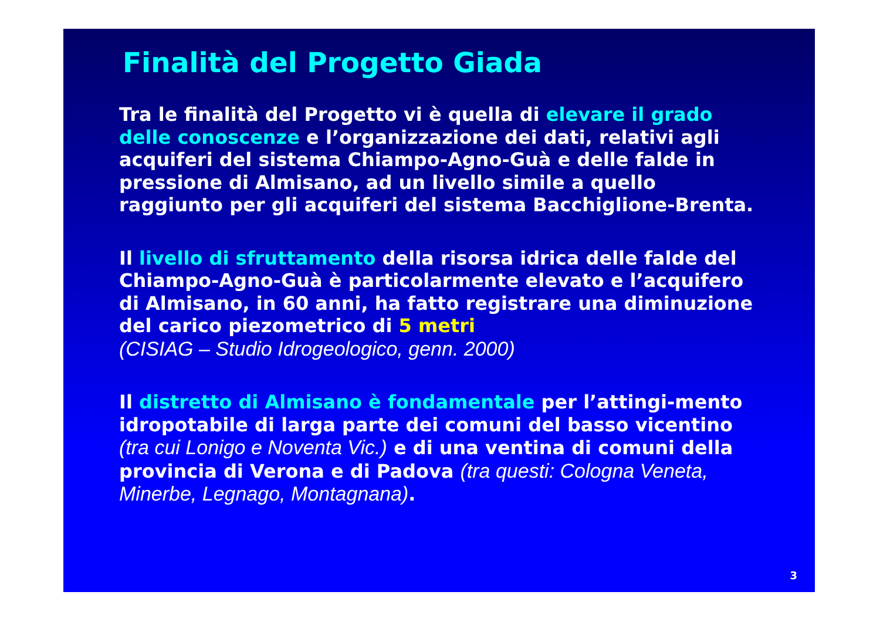Finalità del Progetto Giada
Tra le finalità del Progetto vi è quella di elevare il grado delle conoscenze e l’organizzazione dei dati, relativi agli acquiferi del sistema Chiampo-Agno-Guà e delle falde in pressione di Almisano, ad un livello simile a quello raggiunto per gli acquiferi del sistema Bacchiglione-Brenta.
Il livello di sfruttamento della risorsa idrica delle falde del Chiampo-Agno-Guà è particolarmente elevato e l’acquifero di Almisano, in 60 anni, ha fatto registrare una diminuzione del carico piezometrico di 5 metri
(CISIAG – Studio Idrogeologico, genn. 2000)
Il distretto di Almisano è fondamentale per l’attingi-mento idropotabile di larga parte dei comuni del basso vicentino (tra cui Lonigo e Noventa Vic.) e di una ventina di comuni della provincia di Verona e di Padova (tra questi: Cologna Veneta, Minerbe, Legnago, Montagnana).
3